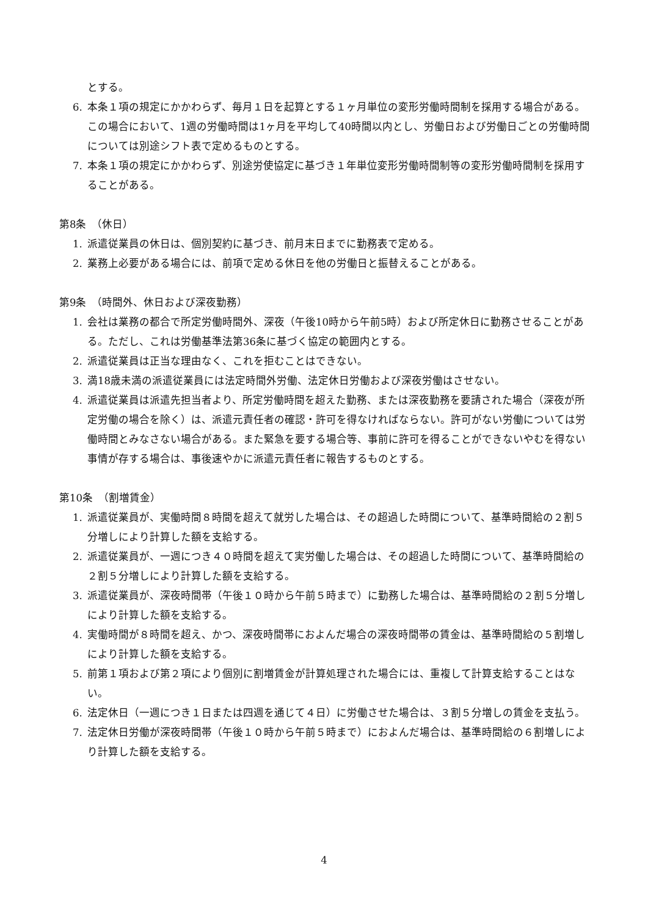とする。
6. 本条１項の規定にかかわらず、毎月１日を起算とする１ヶ月単位の変形労働時間制を採用する場合がある。この場合において、1週の労働時間は1ヶ月を平均して40時間以内とし、労働日および労働日ごとの労働時間については別途シフト表で定めるものとする。
7. 本条１項の規定にかかわらず、別途労使協定に基づき１年単位変形労働時間制等の変形労働時間制を採用することがある。
第8条　（休日）
1. 派遣従業員の休日は、個別契約に基づき、前月末日までに勤務表で定める。
2. 業務上必要がある場合には、前項で定める休日を他の労働日と振替えることがある。
第9条　（時間外、休日および深夜勤務）
1. 会社は業務の都合で所定労働時間外、深夜（午後10時から午前5時）および所定休日に勤務させることがある。ただし、これは労働基準法第36条に基づく協定の範囲内とする。
2. 派遣従業員は正当な理由なく、これを拒むことはできない。
3. 満18歳未満の派遣従業員には法定時間外労働、法定休日労働および深夜労働はさせない。
4. 派遣従業員は派遣先担当者より、所定労働時間を超えた勤務、または深夜勤務を要請された場合（深夜が所定労働の場合を除く）は、派遣元責任者の確認・許可を得なければならない。許可がない労働については労働時間とみなさない場合がある。また緊急を要する場合等、事前に許可を得ることができないやむを得ない事情が存する場合は、事後速やかに派遣元責任者に報告するものとする。
第10条　（割増賃金）
1. 派遣従業員が、実働時間８時間を超えて就労した場合は、その超過した時間について、基準時間給の２割５分増しにより計算した額を支給する。
2. 派遣従業員が、一週につき４０時間を超えて実労働した場合は、その超過した時間について、基準時間給の２割５分増しにより計算した額を支給する。
3. 派遣従業員が、深夜時間帯（午後１０時から午前５時まで）に勤務した場合は、基準時間給の２割５分増しにより計算した額を支給する。
4. 実働時間が８時間を超え、かつ、深夜時間帯におよんだ場合の深夜時間帯の賃金は、基準時間給の５割増しにより計算した額を支給する。
5. 前第１項および第２項により個別に割増賃金が計算処理された場合には、重複して計算支給することはない。
6. 法定休日（一週につき１日または四週を通じて４日）に労働させた場合は、３割５分増しの賃金を支払う。
7. 法定休日労働が深夜時間帯（午後１０時から午前５時まで）におよんだ場合は、基準時間給の６割増しにより計算した額を支給する。
4